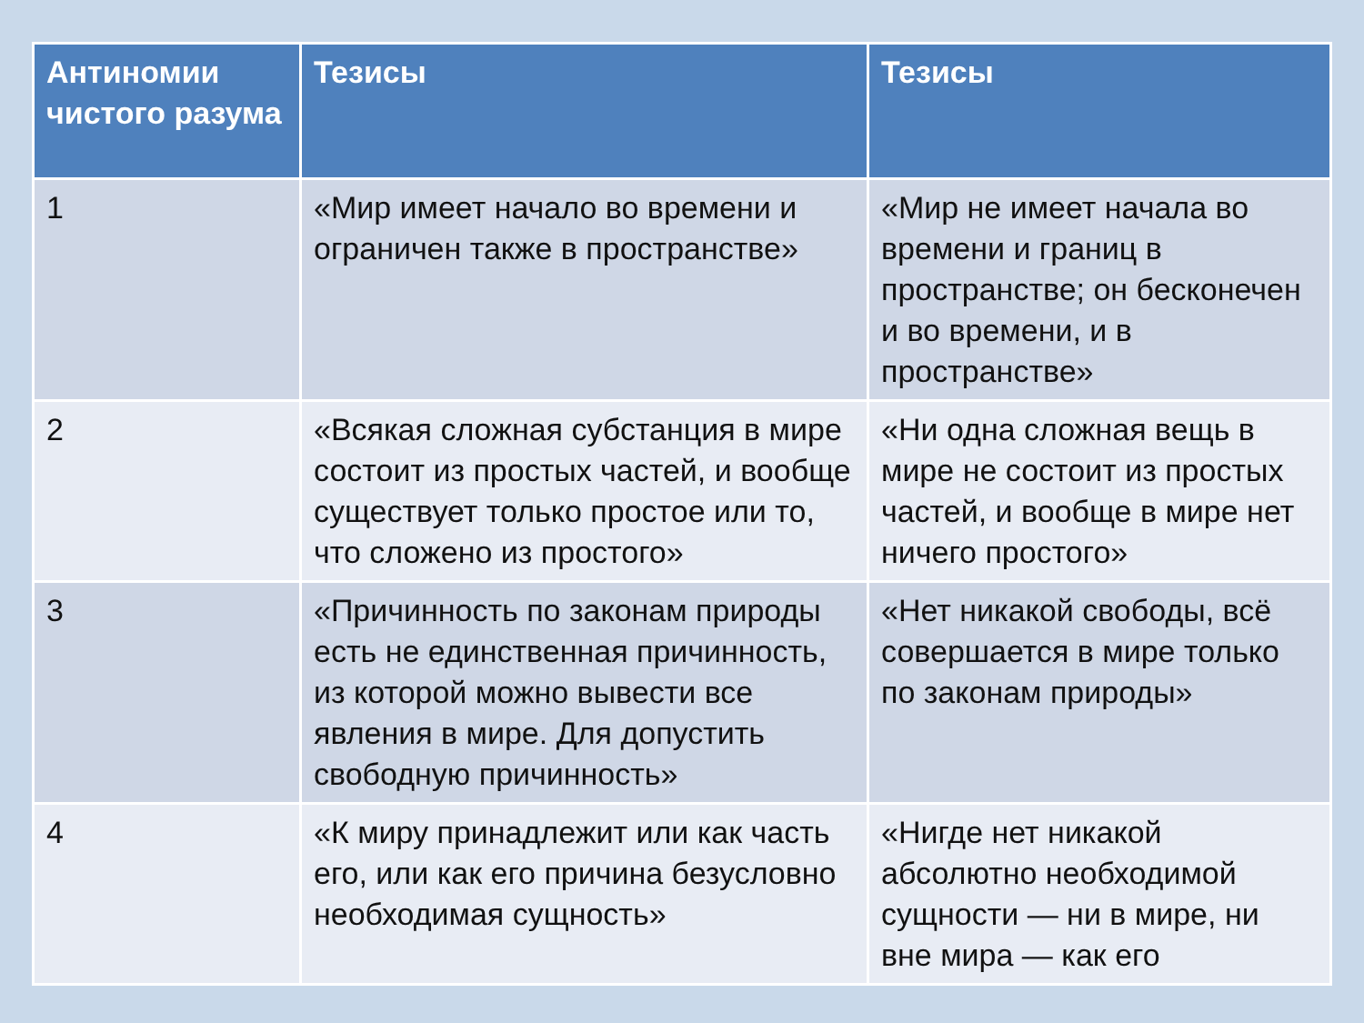| Антиномии чистого разума | Тезисы | Тезисы |
| --- | --- | --- |
| 1 | «Мир имеет начало во времени и ограничен также в пространстве» | «Мир не имеет начала во времени и границ в пространстве; он бесконечен и во времени, и в пространстве» |
| 2 | «Всякая сложная субстанция в мире состоит из простых частей, и вообще существует только простое или то, что сложено из простого» | «Ни одна сложная вещь в мире не состоит из простых частей, и вообще в мире нет ничего простого» |
| 3 | «Причинность по законам природы есть не единственная причинность, из которой можно вывести все явления в мире. Для допустить свободную причинность» | «Нет никакой свободы, всё совершается в мире только по законам природы» |
| 4 | «К миру принадлежит или как часть его, или как его причина безусловно необходимая сущность» | «Нигде нет никакой абсолютно необходимой сущности — ни в мире, ни вне мира — как его |